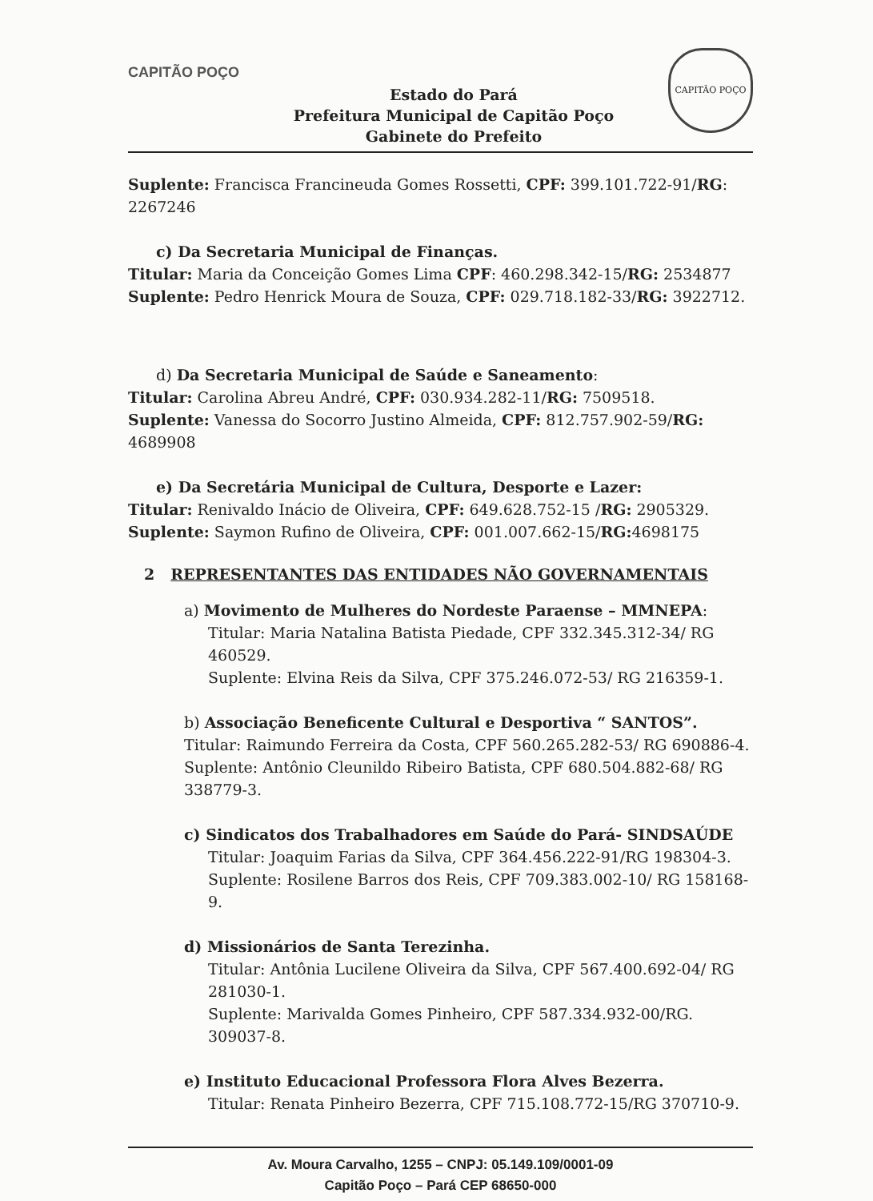CAPITÃO POÇO
Estado do Pará
Prefeitura Municipal de Capitão Poço
Gabinete do Prefeito
CAPITÃO POÇO
Suplente: Francisca Francineuda Gomes Rossetti, CPF: 399.101.722-91/RG: 2267246
c) Da Secretaria Municipal de Finanças.
Titular: Maria da Conceição Gomes Lima CPF: 460.298.342-15/RG: 2534877
Suplente: Pedro Henrick Moura de Souza, CPF: 029.718.182-33/RG: 3922712.
d) Da Secretaria Municipal de Saúde e Saneamento:
Titular: Carolina Abreu André, CPF: 030.934.282-11/RG: 7509518.
Suplente: Vanessa do Socorro Justino Almeida, CPF: 812.757.902-59/RG: 4689908
e) Da Secretária Municipal de Cultura, Desporte e Lazer:
Titular: Renivaldo Inácio de Oliveira, CPF: 649.628.752-15 /RG: 2905329.
Suplente: Saymon Rufino de Oliveira, CPF: 001.007.662-15/RG: 4698175
2 REPRESENTANTES DAS ENTIDADES NÃO GOVERNAMENTAIS
a) Movimento de Mulheres do Nordeste Paraense – MMNEPA:
Titular: Maria Natalina Batista Piedade, CPF 332.345.312-34/ RG 460529.
Suplente: Elvina Reis da Silva, CPF 375.246.072-53/ RG 216359-1.
b) Associação Beneficente Cultural e Desportiva “ SANTOS”.
Titular: Raimundo Ferreira da Costa, CPF 560.265.282-53/ RG 690886-4.
Suplente: Antônio Cleunildo Ribeiro Batista, CPF 680.504.882-68/ RG 338779-3.
c) Sindicatos dos Trabalhadores em Saúde do Pará- SINDSAÚDE
Titular: Joaquim Farias da Silva, CPF 364.456.222-91/RG 198304-3.
Suplente: Rosilene Barros dos Reis, CPF 709.383.002-10/ RG 158168-9.
d) Missionários de Santa Terezinha.
Titular: Antônia Lucilene Oliveira da Silva, CPF 567.400.692-04/ RG 281030-1.
Suplente: Marivalda Gomes Pinheiro, CPF 587.334.932-00/RG. 309037-8.
e) Instituto Educacional Professora Flora Alves Bezerra.
Titular: Renata Pinheiro Bezerra, CPF 715.108.772-15/RG 370710-9.
Av. Moura Carvalho, 1255 – CNPJ: 05.149.109/0001-09
Capitão Poço – Pará CEP 68650-000